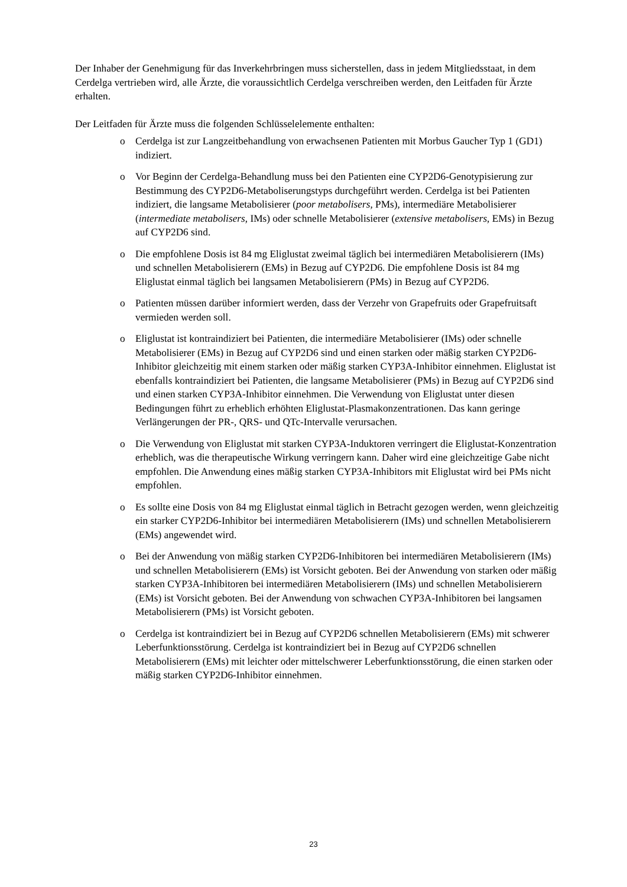Der Inhaber der Genehmigung für das Inverkehrbringen muss sicherstellen, dass in jedem Mitgliedsstaat, in dem Cerdelga vertrieben wird, alle Ärzte, die voraussichtlich Cerdelga verschreiben werden, den Leitfaden für Ärzte erhalten.
Der Leitfaden für Ärzte muss die folgenden Schlüsselelemente enthalten:
o Cerdelga ist zur Langzeitbehandlung von erwachsenen Patienten mit Morbus Gaucher Typ 1 (GD1) indiziert.
o Vor Beginn der Cerdelga-Behandlung muss bei den Patienten eine CYP2D6-Genotypisierung zur Bestimmung des CYP2D6-Metaboliserungstyps durchgeführt werden. Cerdelga ist bei Patienten indiziert, die langsame Metabolisierer (poor metabolisers, PMs), intermediäre Metabolisierer (intermediate metabolisers, IMs) oder schnelle Metabolisierer (extensive metabolisers, EMs) in Bezug auf CYP2D6 sind.
o Die empfohlene Dosis ist 84 mg Eliglustat zweimal täglich bei intermediären Metabolisierern (IMs) und schnellen Metabolisierern (EMs) in Bezug auf CYP2D6. Die empfohlene Dosis ist 84 mg Eliglustat einmal täglich bei langsamen Metabolisierern (PMs) in Bezug auf CYP2D6.
o Patienten müssen darüber informiert werden, dass der Verzehr von Grapefruits oder Grapefruitsaft vermieden werden soll.
o Eliglustat ist kontraindiziert bei Patienten, die intermediäre Metabolisierer (IMs) oder schnelle Metabolisierer (EMs) in Bezug auf CYP2D6 sind und einen starken oder mäßig starken CYP2D6-Inhibitor gleichzeitig mit einem starken oder mäßig starken CYP3A-Inhibitor einnehmen. Eliglustat ist ebenfalls kontraindiziert bei Patienten, die langsame Metabolisierer (PMs) in Bezug auf CYP2D6 sind und einen starken CYP3A-Inhibitor einnehmen. Die Verwendung von Eliglustat unter diesen Bedingungen führt zu erheblich erhöhten Eliglustat-Plasmakonzentrationen. Das kann geringe Verlängerungen der PR-, QRS- und QTc-Intervalle verursachen.
o Die Verwendung von Eliglustat mit starken CYP3A-Induktoren verringert die Eliglustat-Konzentration erheblich, was die therapeutische Wirkung verringern kann. Daher wird eine gleichzeitige Gabe nicht empfohlen. Die Anwendung eines mäßig starken CYP3A-Inhibitors mit Eliglustat wird bei PMs nicht empfohlen.
o Es sollte eine Dosis von 84 mg Eliglustat einmal täglich in Betracht gezogen werden, wenn gleichzeitig ein starker CYP2D6-Inhibitor bei intermediären Metabolisierern (IMs) und schnellen Metabolisierern (EMs) angewendet wird.
o Bei der Anwendung von mäßig starken CYP2D6-Inhibitoren bei intermediären Metabolisierern (IMs) und schnellen Metabolisierern (EMs) ist Vorsicht geboten. Bei der Anwendung von starken oder mäßig starken CYP3A-Inhibitoren bei intermediären Metabolisierern (IMs) und schnellen Metabolisierern (EMs) ist Vorsicht geboten. Bei der Anwendung von schwachen CYP3A-Inhibitoren bei langsamen Metabolisierern (PMs) ist Vorsicht geboten.
o Cerdelga ist kontraindiziert bei in Bezug auf CYP2D6 schnellen Metabolisierern (EMs) mit schwerer Leberfunktionsstörung. Cerdelga ist kontraindiziert bei in Bezug auf CYP2D6 schnellen Metabolisierern (EMs) mit leichter oder mittelschwerer Leberfunktionsstörung, die einen starken oder mäßig starken CYP2D6-Inhibitor einnehmen.
23